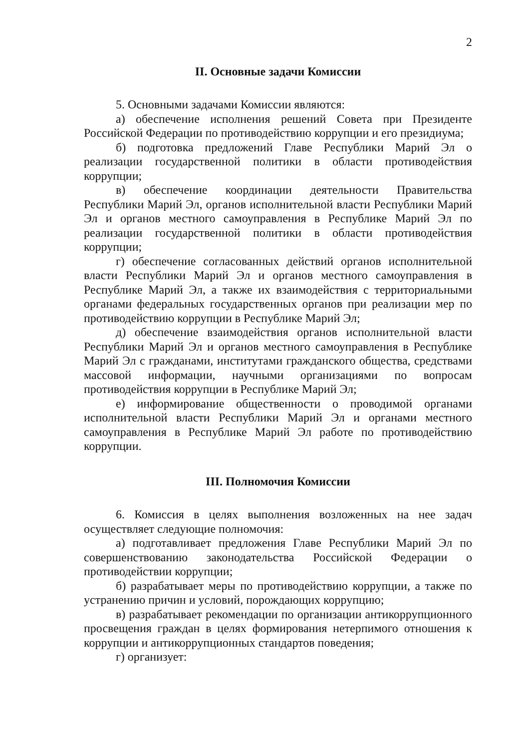2
II. Основные задачи Комиссии
5. Основными задачами Комиссии являются:
а) обеспечение исполнения решений Совета при Президенте Российской Федерации по противодействию коррупции и его президиума;
б) подготовка предложений Главе Республики Марий Эл о реализации государственной политики в области противодействия коррупции;
в) обеспечение координации деятельности Правительства Республики Марий Эл, органов исполнительной власти Республики Марий Эл и органов местного самоуправления в Республике Марий Эл по реализации государственной политики в области противодействия коррупции;
г) обеспечение согласованных действий органов исполнительной власти Республики Марий Эл и органов местного самоуправления в Республике Марий Эл, а также их взаимодействия с территориальными органами федеральных государственных органов при реализации мер по противодействию коррупции в Республике Марий Эл;
д) обеспечение взаимодействия органов исполнительной власти Республики Марий Эл и органов местного самоуправления в Республике Марий Эл с гражданами, институтами гражданского общества, средствами массовой информации, научными организациями по вопросам противодействия коррупции в Республике Марий Эл;
е) информирование общественности о проводимой органами исполнительной власти Республики Марий Эл и органами местного самоуправления в Республике Марий Эл работе по противодействию коррупции.
III. Полномочия Комиссии
6. Комиссия в целях выполнения возложенных на нее задач осуществляет следующие полномочия:
а) подготавливает предложения Главе Республики Марий Эл по совершенствованию законодательства Российской Федерации о противодействии коррупции;
б) разрабатывает меры по противодействию коррупции, а также по устранению причин и условий, порождающих коррупцию;
в) разрабатывает рекомендации по организации антикоррупционного просвещения граждан в целях формирования нетерпимого отношения к коррупции и антикоррупционных стандартов поведения;
г) организует: